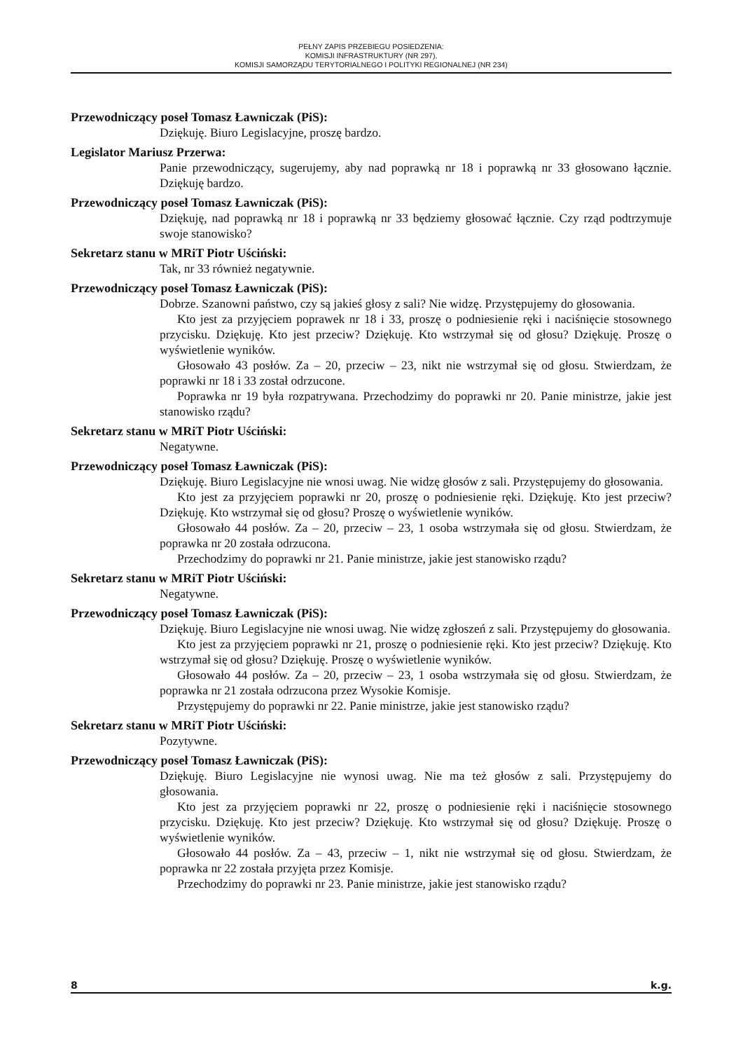PEŁNY ZAPIS PRZEBIEGU POSIEDZENIA:
KOMISJI INFRASTRUKTURY (NR 297),
KOMISJI SAMORZĄDU TERYTORIALNEGO I POLITYKI REGIONALNEJ (NR 234)
Przewodniczący poseł Tomasz Ławniczak (PiS):
Dziękuję. Biuro Legislacyjne, proszę bardzo.
Legislator Mariusz Przerwa:
Panie przewodniczący, sugerujemy, aby nad poprawką nr 18 i poprawką nr 33 głosowano łącznie. Dziękuję bardzo.
Przewodniczący poseł Tomasz Ławniczak (PiS):
Dziękuję, nad poprawką nr 18 i poprawką nr 33 będziemy głosować łącznie. Czy rząd podtrzymuje swoje stanowisko?
Sekretarz stanu w MRiT Piotr Uściński:
Tak, nr 33 również negatywnie.
Przewodniczący poseł Tomasz Ławniczak (PiS):
Dobrze. Szanowni państwo, czy są jakieś głosy z sali? Nie widzę. Przystępujemy do głosowania.
Kto jest za przyjęciem poprawek nr 18 i 33, proszę o podniesienie ręki i naciśnięcie stosownego przycisku. Dziękuję. Kto jest przeciw? Dziękuję. Kto wstrzymał się od głosu? Dziękuję. Proszę o wyświetlenie wyników.
Głosowało 43 posłów. Za – 20, przeciw – 23, nikt nie wstrzymał się od głosu. Stwierdzam, że poprawki nr 18 i 33 został odrzucone.
Poprawka nr 19 była rozpatrywana. Przechodzimy do poprawki nr 20. Panie ministrze, jakie jest stanowisko rządu?
Sekretarz stanu w MRiT Piotr Uściński:
Negatywne.
Przewodniczący poseł Tomasz Ławniczak (PiS):
Dziękuję. Biuro Legislacyjne nie wnosi uwag. Nie widzę głosów z sali. Przystępujemy do głosowania.
Kto jest za przyjęciem poprawki nr 20, proszę o podniesienie ręki. Dziękuję. Kto jest przeciw? Dziękuję. Kto wstrzymał się od głosu? Proszę o wyświetlenie wyników.
Głosowało 44 posłów. Za – 20, przeciw – 23, 1 osoba wstrzymała się od głosu. Stwierdzam, że poprawka nr 20 została odrzucona.
Przechodzimy do poprawki nr 21. Panie ministrze, jakie jest stanowisko rządu?
Sekretarz stanu w MRiT Piotr Uściński:
Negatywne.
Przewodniczący poseł Tomasz Ławniczak (PiS):
Dziękuję. Biuro Legislacyjne nie wnosi uwag. Nie widzę zgłoszeń z sali. Przystępujemy do głosowania.
Kto jest za przyjęciem poprawki nr 21, proszę o podniesienie ręki. Kto jest przeciw? Dziękuję. Kto wstrzymał się od głosu? Dziękuję. Proszę o wyświetlenie wyników.
Głosowało 44 posłów. Za – 20, przeciw – 23, 1 osoba wstrzymała się od głosu. Stwierdzam, że poprawka nr 21 została odrzucona przez Wysokie Komisje.
Przystępujemy do poprawki nr 22. Panie ministrze, jakie jest stanowisko rządu?
Sekretarz stanu w MRiT Piotr Uściński:
Pozytywne.
Przewodniczący poseł Tomasz Ławniczak (PiS):
Dziękuję. Biuro Legislacyjne nie wynosi uwag. Nie ma też głosów z sali. Przystępujemy do głosowania.
Kto jest za przyjęciem poprawki nr 22, proszę o podniesienie ręki i naciśnięcie stosownego przycisku. Dziękuję. Kto jest przeciw? Dziękuję. Kto wstrzymał się od głosu? Dziękuję. Proszę o wyświetlenie wyników.
Głosowało 44 posłów. Za – 43, przeciw – 1, nikt nie wstrzymał się od głosu. Stwierdzam, że poprawka nr 22 została przyjęta przez Komisje.
Przechodzimy do poprawki nr 23. Panie ministrze, jakie jest stanowisko rządu?
8 k.g.